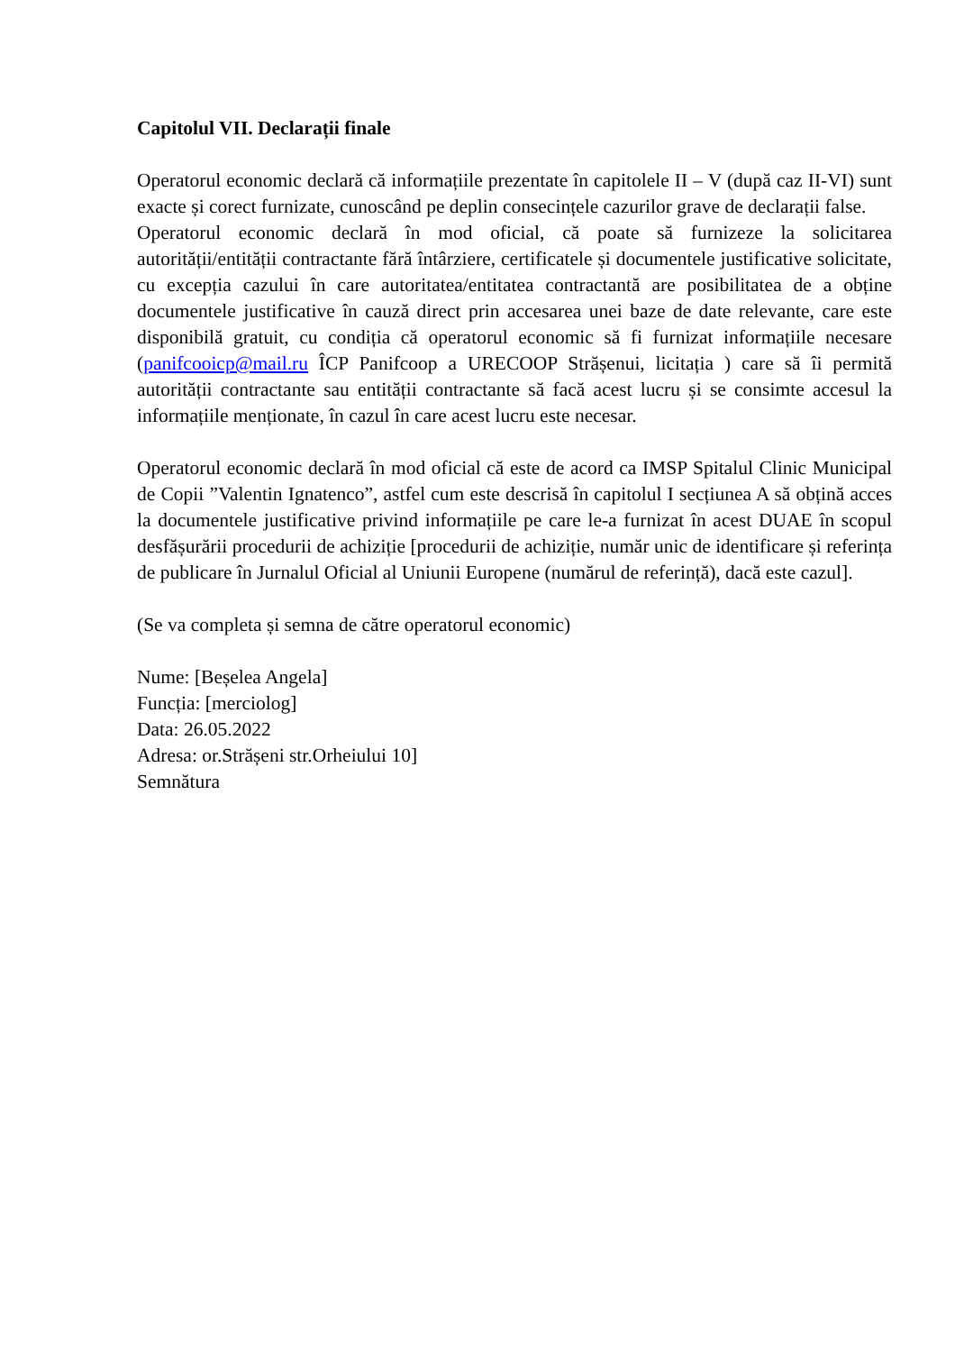Capitolul VII. Declarații finale
Operatorul economic declară că informațiile prezentate în capitolele II – V (după caz II-VI) sunt exacte și corect furnizate, cunoscând pe deplin consecințele cazurilor grave de declarații false.
Operatorul economic declară în mod oficial, că poate să furnizeze la solicitarea autorității/entității contractante fără întârziere, certificatele și documentele justificative solicitate, cu excepția cazului în care autoritatea/entitatea contractantă are posibilitatea de a obține documentele justificative în cauză direct prin accesarea unei baze de date relevante, care este disponibilă gratuit, cu condiția că operatorul economic să fi furnizat informațiile necesare (panifcooicp@mail.ru ÎCP Panifcoop a URECOOP Strășenui, licitația ) care să îi permită autorității contractante sau entității contractante să facă acest lucru și se consimte accesul la informațiile menționate, în cazul în care acest lucru este necesar.
Operatorul economic declară în mod oficial că este de acord ca IMSP Spitalul Clinic Municipal de Copii ”Valentin Ignatenco”, astfel cum este descrisă în capitolul I secțiunea A să obțină acces la documentele justificative privind informațiile pe care le-a furnizat în acest DUAE în scopul desfășurării procedurii de achiziție [procedurii de achiziție, număr unic de identificare și referința de publicare în Jurnalul Oficial al Uniunii Europene (numărul de referință), dacă este cazul].
(Se va completa și semna de către operatorul economic)
Nume: [Beșelea Angela]
Funcția: [merciolog]
Data: 26.05.2022
Adresa: or.Strășeni str.Orheiului 10]
Semnătura